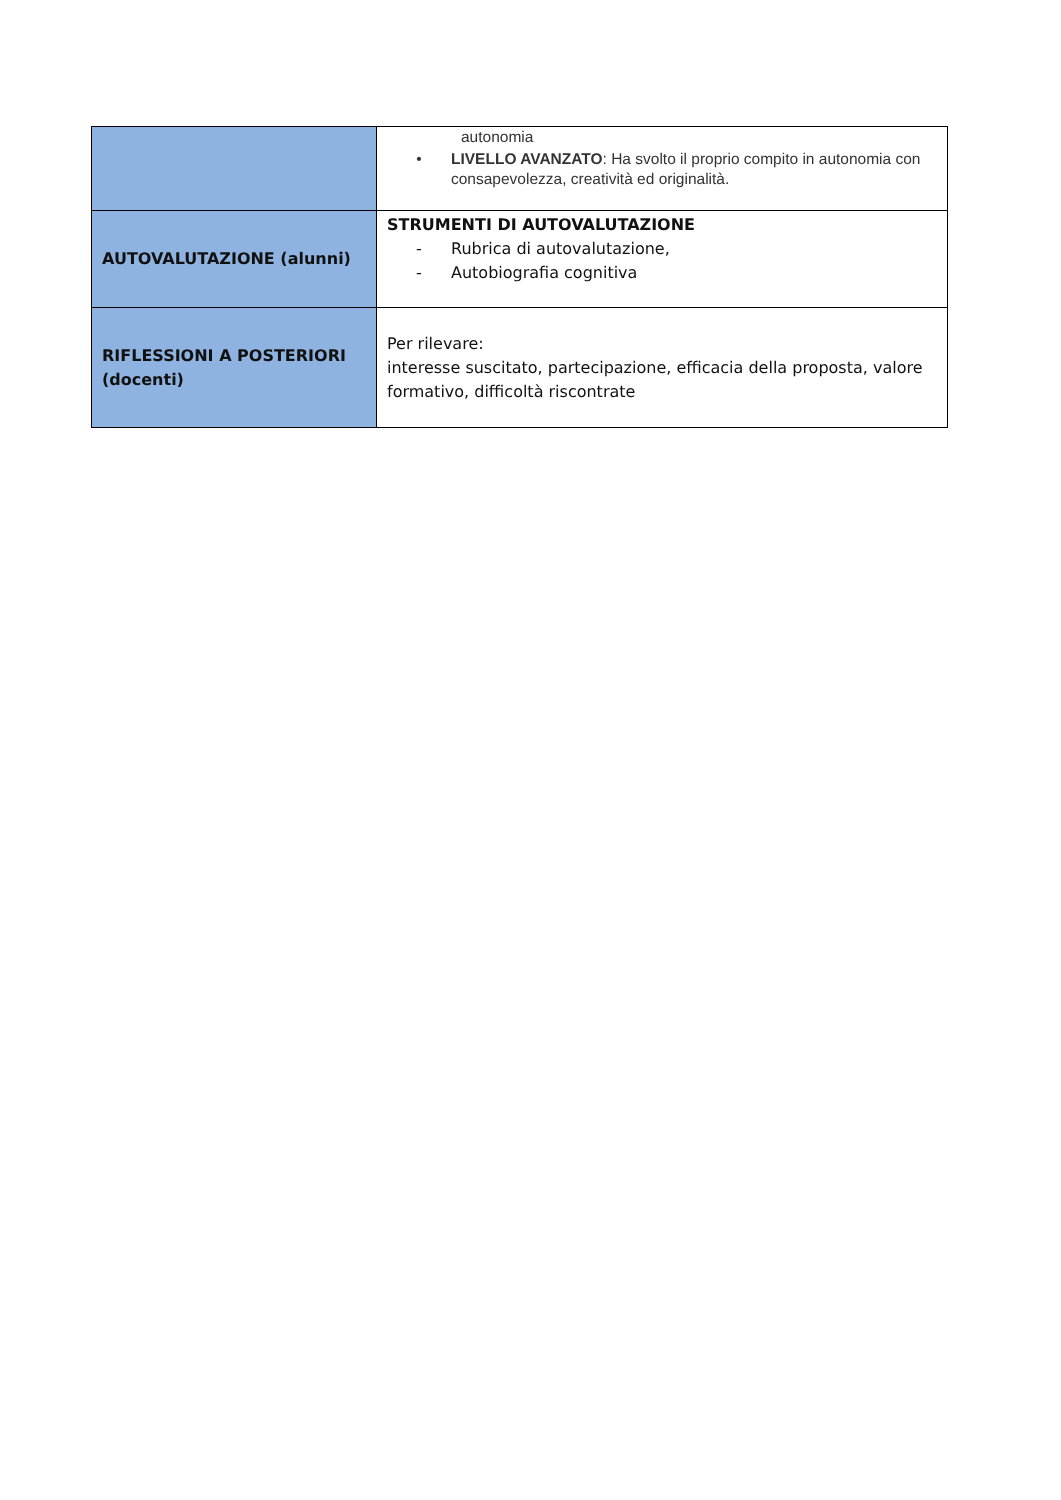| | autonomia • LIVELLO AVANZATO : Ha svolto il proprio compito in autonomia con consapevolezza, creatività ed originalità. |
| AUTOVALUTAZIONE (alunni) | STRUMENTI DI AUTOVALUTAZIONE - Rubrica di autovalutazione, - Autobiografia cognitiva |
| RIFLESSIONI A POSTERIORI (docenti) | Per rilevare: interesse suscitato, partecipazione, efficacia della proposta, valore formativo, difficoltà riscontrate |